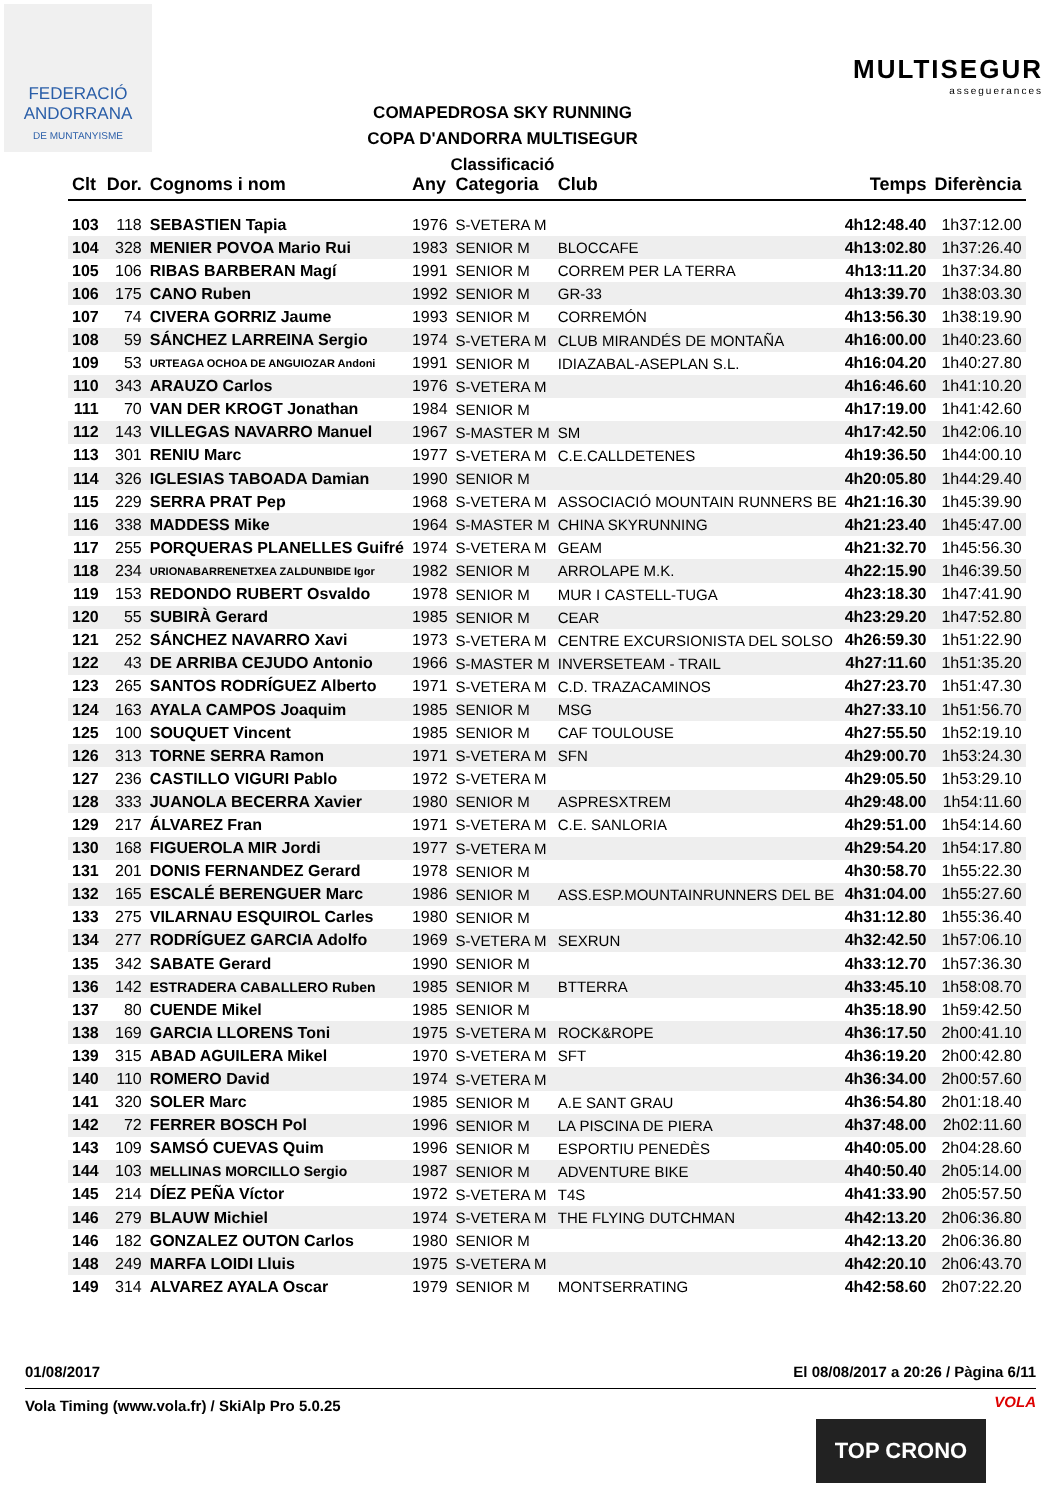FEDERACIÓ
ANDORRANA
DE MUNTANYISME
COMAPEDROSA SKY RUNNING
COPA D'ANDORRA MULTISEGUR
Classificació
MULTISEGUR
asseguerances
| Clt | Dor. | Cognoms i nom | Any | Categoria | Club | Temps | Diferència |
| --- | --- | --- | --- | --- | --- | --- | --- |
| 103 | 118 | SEBASTIEN Tapia | 1976 | S-VETERA M | | 4h12:48.40 | 1h37:12.00 |
| 104 | 328 | MENIER POVOA Mario Rui | 1983 | SENIOR M | BLOCCAFE | 4h13:02.80 | 1h37:26.40 |
| 105 | 106 | RIBAS BARBERAN Magí | 1991 | SENIOR M | CORREM PER LA TERRA | 4h13:11.20 | 1h37:34.80 |
| 106 | 175 | CANO Ruben | 1992 | SENIOR M | GR-33 | 4h13:39.70 | 1h38:03.30 |
| 107 | 74 | CIVERA GORRIZ Jaume | 1993 | SENIOR M | CORREMÓN | 4h13:56.30 | 1h38:19.90 |
| 108 | 59 | SÁNCHEZ LARREINA Sergio | 1974 | S-VETERA M | CLUB MIRANDÉS DE MONTAÑA | 4h16:00.00 | 1h40:23.60 |
| 109 | 53 | URTEAGA OCHOA DE ANGUIOZAR Andoni | 1991 | SENIOR M | IDIAZABAL-ASEPLAN S.L. | 4h16:04.20 | 1h40:27.80 |
| 110 | 343 | ARAUZO Carlos | 1976 | S-VETERA M | | 4h16:46.60 | 1h41:10.20 |
| 111 | 70 | VAN DER KROGT Jonathan | 1984 | SENIOR M | | 4h17:19.00 | 1h41:42.60 |
| 112 | 143 | VILLEGAS NAVARRO Manuel | 1967 | S-MASTER M | SM | 4h17:42.50 | 1h42:06.10 |
| 113 | 301 | RENIU Marc | 1977 | S-VETERA M | C.E.CALLDETENES | 4h19:36.50 | 1h44:00.10 |
| 114 | 326 | IGLESIAS TABOADA Damian | 1990 | SENIOR M | | 4h20:05.80 | 1h44:29.40 |
| 115 | 229 | SERRA PRAT Pep | 1968 | S-VETERA M | ASSOCIACIÓ MOUNTAIN RUNNERS BE | 4h21:16.30 | 1h45:39.90 |
| 116 | 338 | MADDESS Mike | 1964 | S-MASTER M | CHINA SKYRUNNING | 4h21:23.40 | 1h45:47.00 |
| 117 | 255 | PORQUERAS PLANELLES Guifré | 1974 | S-VETERA M | GEAM | 4h21:32.70 | 1h45:56.30 |
| 118 | 234 | URIONABARRENETXEA ZALDUNBIDE Igor | 1982 | SENIOR M | ARROLAPE M.K. | 4h22:15.90 | 1h46:39.50 |
| 119 | 153 | REDONDO RUBERT Osvaldo | 1978 | SENIOR M | MUR I CASTELL-TUGA | 4h23:18.30 | 1h47:41.90 |
| 120 | 55 | SUBIRÀ Gerard | 1985 | SENIOR M | CEAR | 4h23:29.20 | 1h47:52.80 |
| 121 | 252 | SÁNCHEZ NAVARRO Xavi | 1973 | S-VETERA M | CENTRE EXCURSIONISTA DEL SOLSO | 4h26:59.30 | 1h51:22.90 |
| 122 | 43 | DE ARRIBA CEJUDO Antonio | 1966 | S-MASTER M | INVERSETEAM - TRAIL | 4h27:11.60 | 1h51:35.20 |
| 123 | 265 | SANTOS RODRÍGUEZ Alberto | 1971 | S-VETERA M | C.D. TRAZACAMINOS | 4h27:23.70 | 1h51:47.30 |
| 124 | 163 | AYALA CAMPOS Joaquim | 1985 | SENIOR M | MSG | 4h27:33.10 | 1h51:56.70 |
| 125 | 100 | SOUQUET Vincent | 1985 | SENIOR M | CAF TOULOUSE | 4h27:55.50 | 1h52:19.10 |
| 126 | 313 | TORNE SERRA Ramon | 1971 | S-VETERA M | SFN | 4h29:00.70 | 1h53:24.30 |
| 127 | 236 | CASTILLO VIGURI Pablo | 1972 | S-VETERA M | | 4h29:05.50 | 1h53:29.10 |
| 128 | 333 | JUANOLA BECERRA Xavier | 1980 | SENIOR M | ASPRESXTREM | 4h29:48.00 | 1h54:11.60 |
| 129 | 217 | ÁLVAREZ Fran | 1971 | S-VETERA M | C.E. SANLORIA | 4h29:51.00 | 1h54:14.60 |
| 130 | 168 | FIGUEROLA MIR Jordi | 1977 | S-VETERA M | | 4h29:54.20 | 1h54:17.80 |
| 131 | 201 | DONIS FERNANDEZ Gerard | 1978 | SENIOR M | | 4h30:58.70 | 1h55:22.30 |
| 132 | 165 | ESCALÉ BERENGUER Marc | 1986 | SENIOR M | ASS.ESP.MOUNTAINRUNNERS DEL BE | 4h31:04.00 | 1h55:27.60 |
| 133 | 275 | VILARNAU ESQUIROL Carles | 1980 | SENIOR M | | 4h31:12.80 | 1h55:36.40 |
| 134 | 277 | RODRÍGUEZ GARCIA Adolfo | 1969 | S-VETERA M | SEXRUN | 4h32:42.50 | 1h57:06.10 |
| 135 | 342 | SABATE Gerard | 1990 | SENIOR M | | 4h33:12.70 | 1h57:36.30 |
| 136 | 142 | ESTRADERA CABALLERO Ruben | 1985 | SENIOR M | BTTERRA | 4h33:45.10 | 1h58:08.70 |
| 137 | 80 | CUENDE Mikel | 1985 | SENIOR M | | 4h35:18.90 | 1h59:42.50 |
| 138 | 169 | GARCIA LLORENS Toni | 1975 | S-VETERA M | ROCK&ROPE | 4h36:17.50 | 2h00:41.10 |
| 139 | 315 | ABAD AGUILERA Mikel | 1970 | S-VETERA M | SFT | 4h36:19.20 | 2h00:42.80 |
| 140 | 110 | ROMERO David | 1974 | S-VETERA M | | 4h36:34.00 | 2h00:57.60 |
| 141 | 320 | SOLER Marc | 1985 | SENIOR M | A.E SANT GRAU | 4h36:54.80 | 2h01:18.40 |
| 142 | 72 | FERRER BOSCH Pol | 1996 | SENIOR M | LA PISCINA DE PIERA | 4h37:48.00 | 2h02:11.60 |
| 143 | 109 | SAMSÓ CUEVAS Quim | 1996 | SENIOR M | ESPORTIU PENEDÈS | 4h40:05.00 | 2h04:28.60 |
| 144 | 103 | MELLINAS MORCILLO Sergio | 1987 | SENIOR M | ADVENTURE BIKE | 4h40:50.40 | 2h05:14.00 |
| 145 | 214 | DÍEZ PEÑA Víctor | 1972 | S-VETERA M | T4S | 4h41:33.90 | 2h05:57.50 |
| 146 | 279 | BLAUW Michiel | 1974 | S-VETERA M | THE FLYING DUTCHMAN | 4h42:13.20 | 2h06:36.80 |
| 146 | 182 | GONZALEZ OUTON Carlos | 1980 | SENIOR M | | 4h42:13.20 | 2h06:36.80 |
| 148 | 249 | MARFA LOIDI Lluis | 1975 | S-VETERA M | | 4h42:20.10 | 2h06:43.70 |
| 149 | 314 | ALVAREZ AYALA Oscar | 1979 | SENIOR M | MONTSERRATING | 4h42:58.60 | 2h07:22.20 |
01/08/2017 El 08/08/2017 a 20:26 / Pàgina 6/11
Vola Timing (www.vola.fr) / SkiAlp Pro 5.0.25
VOLA
TOP CRONO